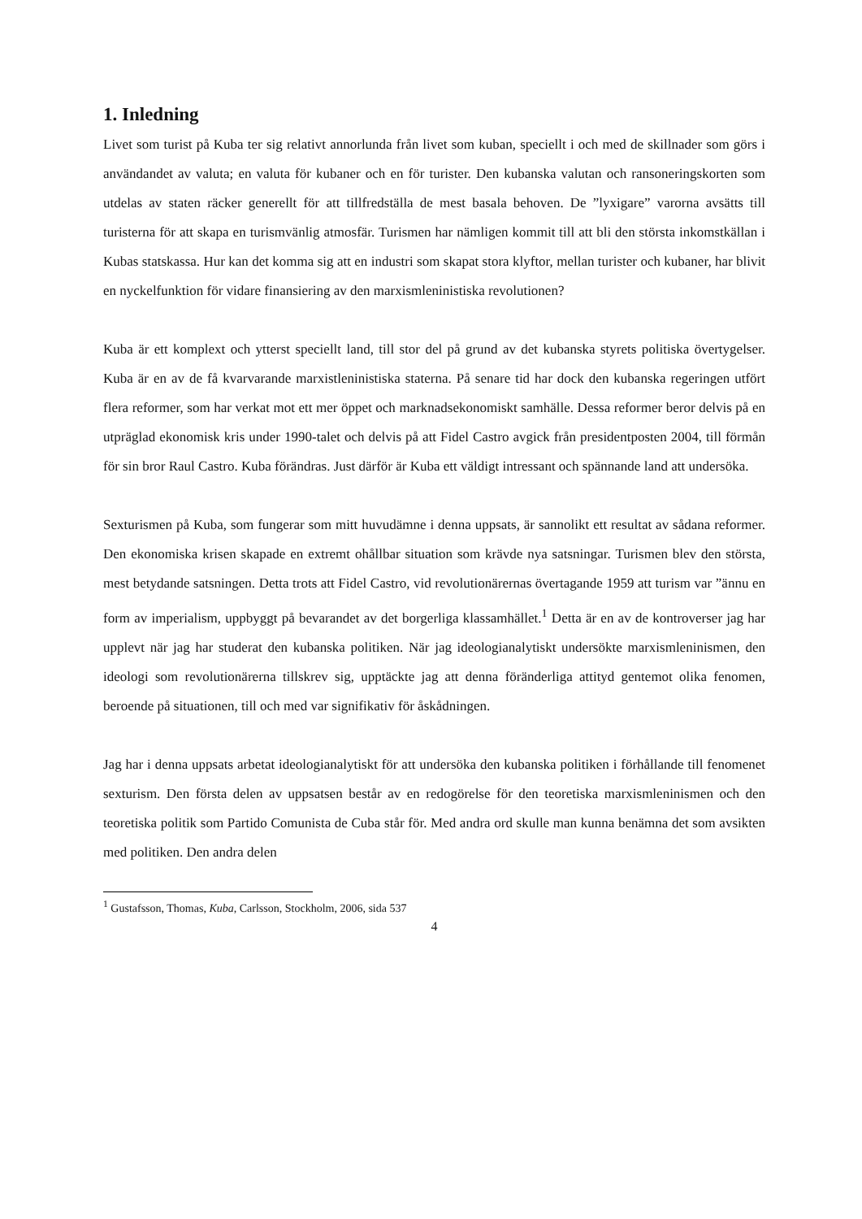1. Inledning
Livet som turist på Kuba ter sig relativt annorlunda från livet som kuban, speciellt i och med de skillnader som görs i användandet av valuta; en valuta för kubaner och en för turister. Den kubanska valutan och ransoneringskorten som utdelas av staten räcker generellt för att tillfredställa de mest basala behoven. De ”lyxigare” varorna avsätts till turisterna för att skapa en turismvänlig atmosfär. Turismen har nämligen kommit till att bli den största inkomstkällan i Kubas statskassa. Hur kan det komma sig att en industri som skapat stora klyftor, mellan turister och kubaner, har blivit en nyckelfunktion för vidare finansiering av den marxismleninistiska revolutionen?
Kuba är ett komplext och ytterst speciellt land, till stor del på grund av det kubanska styrets politiska övertygelser. Kuba är en av de få kvarvarande marxistleninistiska staterna. På senare tid har dock den kubanska regeringen utfört flera reformer, som har verkat mot ett mer öppet och marknadsekonomiskt samhälle. Dessa reformer beror delvis på en utpräglad ekonomisk kris under 1990-talet och delvis på att Fidel Castro avgick från presidentposten 2004, till förmån för sin bror Raul Castro. Kuba förändras. Just därför är Kuba ett väldigt intressant och spännande land att undersöka.
Sexturismen på Kuba, som fungerar som mitt huvudämne i denna uppsats, är sannolikt ett resultat av sådana reformer. Den ekonomiska krisen skapade en extremt ohållbar situation som krävde nya satsningar. Turismen blev den största, mest betydande satsningen. Detta trots att Fidel Castro, vid revolutionärernas övertagande 1959 att turism var ”ännu en form av imperialism, uppbyggt på bevarandet av det borgerliga klassamhället.<sup>1</sup> Detta är en av de kontroverser jag har upplevt när jag har studerat den kubanska politiken. När jag ideologianalytiskt undersökte marxismleninismen, den ideologi som revolutionärerna tillskrev sig, upptäckte jag att denna föränderliga attityd gentemot olika fenomen, beroende på situationen, till och med var signifikativ för åskådningen.
Jag har i denna uppsats arbetat ideologianalytiskt för att undersöka den kubanska politiken i förhållande till fenomenet sexturism. Den första delen av uppsatsen består av en redogörelse för den teoretiska marxismleninismen och den teoretiska politik som Partido Comunista de Cuba står för. Med andra ord skulle man kunna benämna det som avsikten med politiken. Den andra delen
<sup>1</sup> Gustafsson, Thomas, Kuba, Carlsson, Stockholm, 2006, sida 537
4